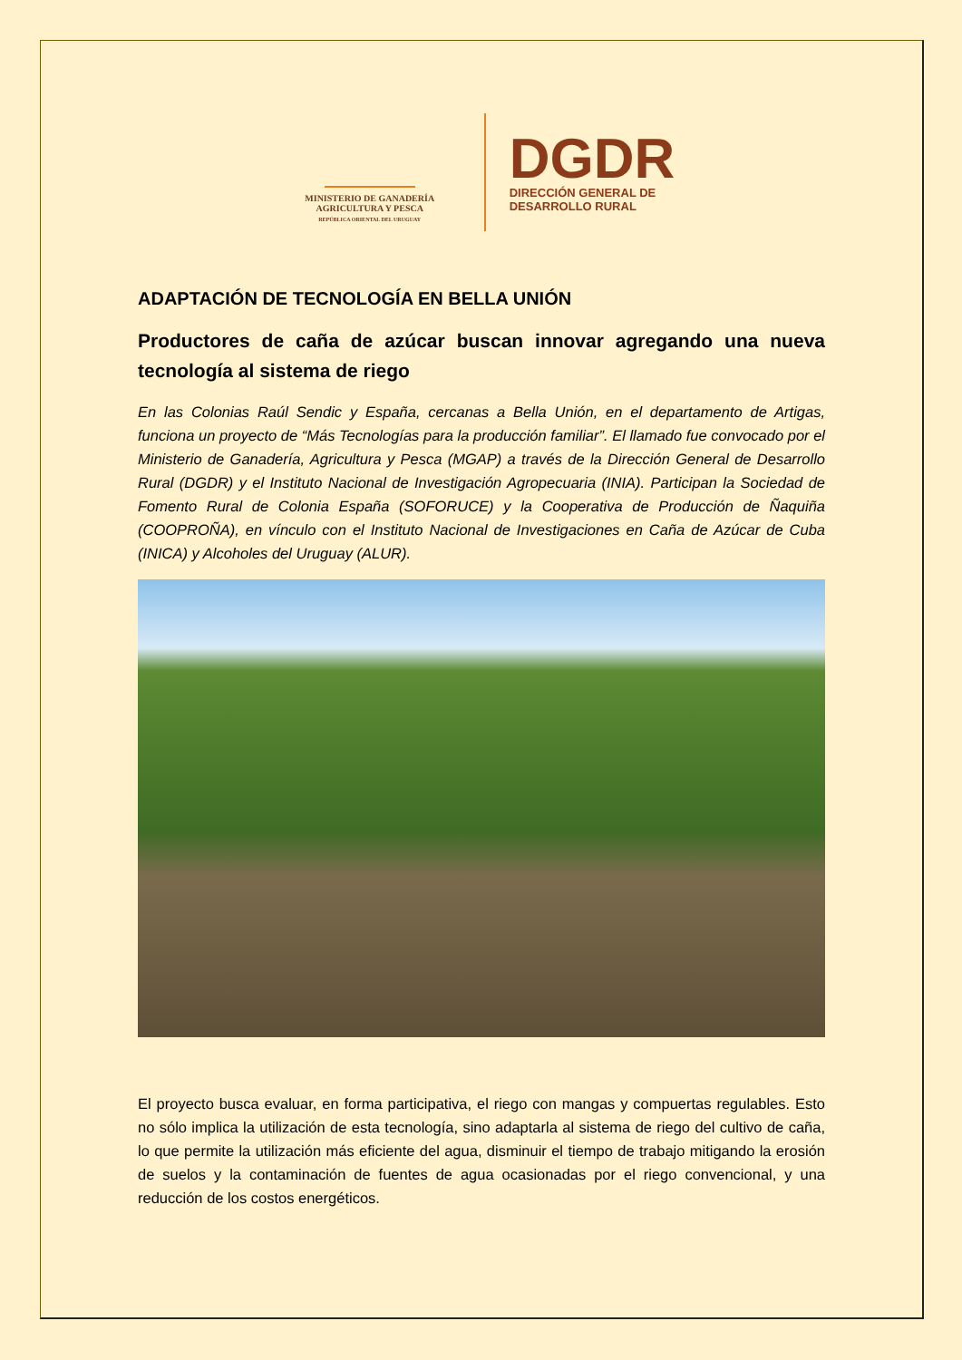MINISTERIO DE GANADERÍA
AGRICULTURA Y PESCA
REPÚBLICA ORIENTAL DEL URUGUAY
DGDR
DIRECCIÓN GENERAL DE
DESARROLLO RURAL
ADAPTACIÓN DE TECNOLOGÍA EN BELLA UNIÓN
Productores de caña de azúcar buscan innovar agregando una nueva tecnología al sistema de riego
En las Colonias Raúl Sendic y España, cercanas a Bella Unión, en el departamento de Artigas, funciona un proyecto de “Más Tecnologías para la producción familiar”. El llamado fue convocado por el Ministerio de Ganadería, Agricultura y Pesca (MGAP) a través de la Dirección General de Desarrollo Rural (DGDR) y el Instituto Nacional de Investigación Agropecuaria (INIA). Participan la Sociedad de Fomento Rural de Colonia España (SOFORUCE) y la Cooperativa de Producción de Ñaquiña (COOPROÑA), en vínculo con el Instituto Nacional de Investigaciones en Caña de Azúcar de Cuba (INICA) y Alcoholes del Uruguay (ALUR).
El proyecto busca evaluar, en forma participativa, el riego con mangas y compuertas regulables. Esto no sólo implica la utilización de esta tecnología, sino adaptarla al sistema de riego del cultivo de caña, lo que permite la utilización más eficiente del agua, disminuir el tiempo de trabajo mitigando la erosión de suelos y la contaminación de fuentes de agua ocasionadas por el riego convencional, y una reducción de los costos energéticos.